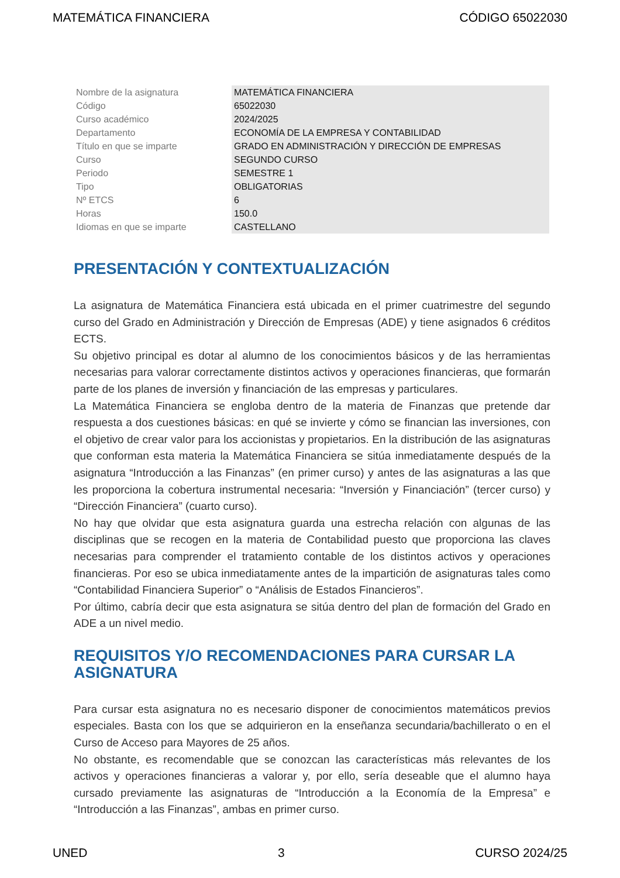MATEMÁTICA FINANCIERA CÓDIGO 65022030
| Nombre de la asignatura | MATEMÁTICA FINANCIERA |
| Código | 65022030 |
| Curso académico | 2024/2025 |
| Departamento | ECONOMÍA DE LA EMPRESA Y CONTABILIDAD |
| Título en que se imparte | GRADO EN ADMINISTRACIÓN Y DIRECCIÓN DE EMPRESAS |
| Curso | SEGUNDO CURSO |
| Periodo | SEMESTRE 1 |
| Tipo | OBLIGATORIAS |
| Nº ETCS | 6 |
| Horas | 150.0 |
| Idiomas en que se imparte | CASTELLANO |
PRESENTACIÓN Y CONTEXTUALIZACIÓN
La asignatura de Matemática Financiera está ubicada en el primer cuatrimestre del segundo curso del Grado en Administración y Dirección de Empresas (ADE) y tiene asignados 6 créditos ECTS.
Su objetivo principal es dotar al alumno de los conocimientos básicos y de las herramientas necesarias para valorar correctamente distintos activos y operaciones financieras, que formarán parte de los planes de inversión y financiación de las empresas y particulares.
La Matemática Financiera se engloba dentro de la materia de Finanzas que pretende dar respuesta a dos cuestiones básicas: en qué se invierte y cómo se financian las inversiones, con el objetivo de crear valor para los accionistas y propietarios. En la distribución de las asignaturas que conforman esta materia la Matemática Financiera se sitúa inmediatamente después de la asignatura “Introducción a las Finanzas” (en primer curso) y antes de las asignaturas a las que les proporciona la cobertura instrumental necesaria: “Inversión y Financiación” (tercer curso) y “Dirección Financiera” (cuarto curso).
No hay que olvidar que esta asignatura guarda una estrecha relación con algunas de las disciplinas que se recogen en la materia de Contabilidad puesto que proporciona las claves necesarias para comprender el tratamiento contable de los distintos activos y operaciones financieras. Por eso se ubica inmediatamente antes de la impartición de asignaturas tales como “Contabilidad Financiera Superior” o “Análisis de Estados Financieros”.
Por último, cabría decir que esta asignatura se sitúa dentro del plan de formación del Grado en ADE a un nivel medio.
REQUISITOS Y/O RECOMENDACIONES PARA CURSAR LA ASIGNATURA
Para cursar esta asignatura no es necesario disponer de conocimientos matemáticos previos especiales. Basta con los que se adquirieron en la enseñanza secundaria/bachillerato o en el Curso de Acceso para Mayores de 25 años.
No obstante, es recomendable que se conozcan las características más relevantes de los activos y operaciones financieras a valorar y, por ello, sería deseable que el alumno haya cursado previamente las asignaturas de “Introducción a la Economía de la Empresa” e “Introducción a las Finanzas”, ambas en primer curso.
UNED 3 CURSO 2024/25